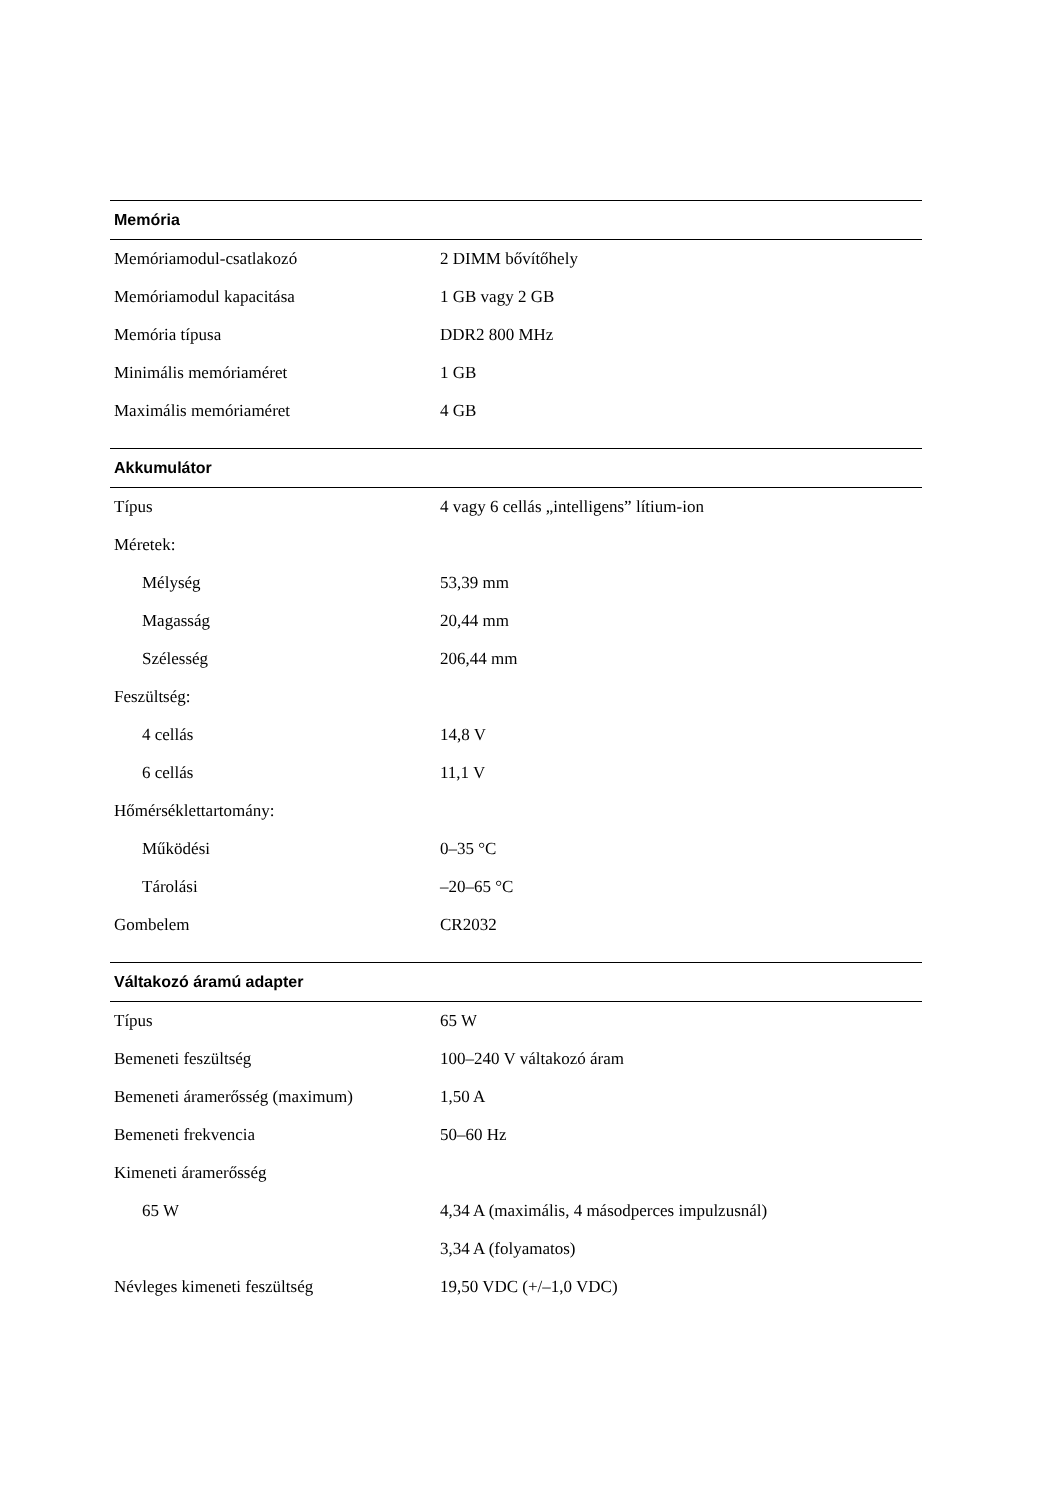| Memória | |
| --- | --- |
| Memóriamodul-csatlakozó | 2 DIMM bővítőhely |
| Memóriamodul kapacitása | 1 GB vagy 2 GB |
| Memória típusa | DDR2 800 MHz |
| Minimális memóriaméret | 1 GB |
| Maximális memóriaméret | 4 GB |
| Akkumulátor | |
| Típus | 4 vagy 6 cellás „intelligens” lítium-ion |
| Méretek: | |
| Mélység | 53,39 mm |
| Magasság | 20,44 mm |
| Szélesség | 206,44 mm |
| Feszültség: | |
| 4 cellás | 14,8 V |
| 6 cellás | 11,1 V |
| Hőmérséklettartomány: | |
| Működési | 0–35 °C |
| Tárolási | –20–65 °C |
| Gombelem | CR2032 |
| Váltakozó áramú adapter | |
| Típus | 65 W |
| Bemeneti feszültség | 100–240 V váltakozó áram |
| Bemeneti áramerősség (maximum) | 1,50 A |
| Bemeneti frekvencia | 50–60 Hz |
| Kimeneti áramerősség | |
| 65 W | 4,34 A (maximális, 4 másodperces impulzusnál) |
| | 3,34 A (folyamatos) |
| Névleges kimeneti feszültség | 19,50 VDC (+/–1,0 VDC) |